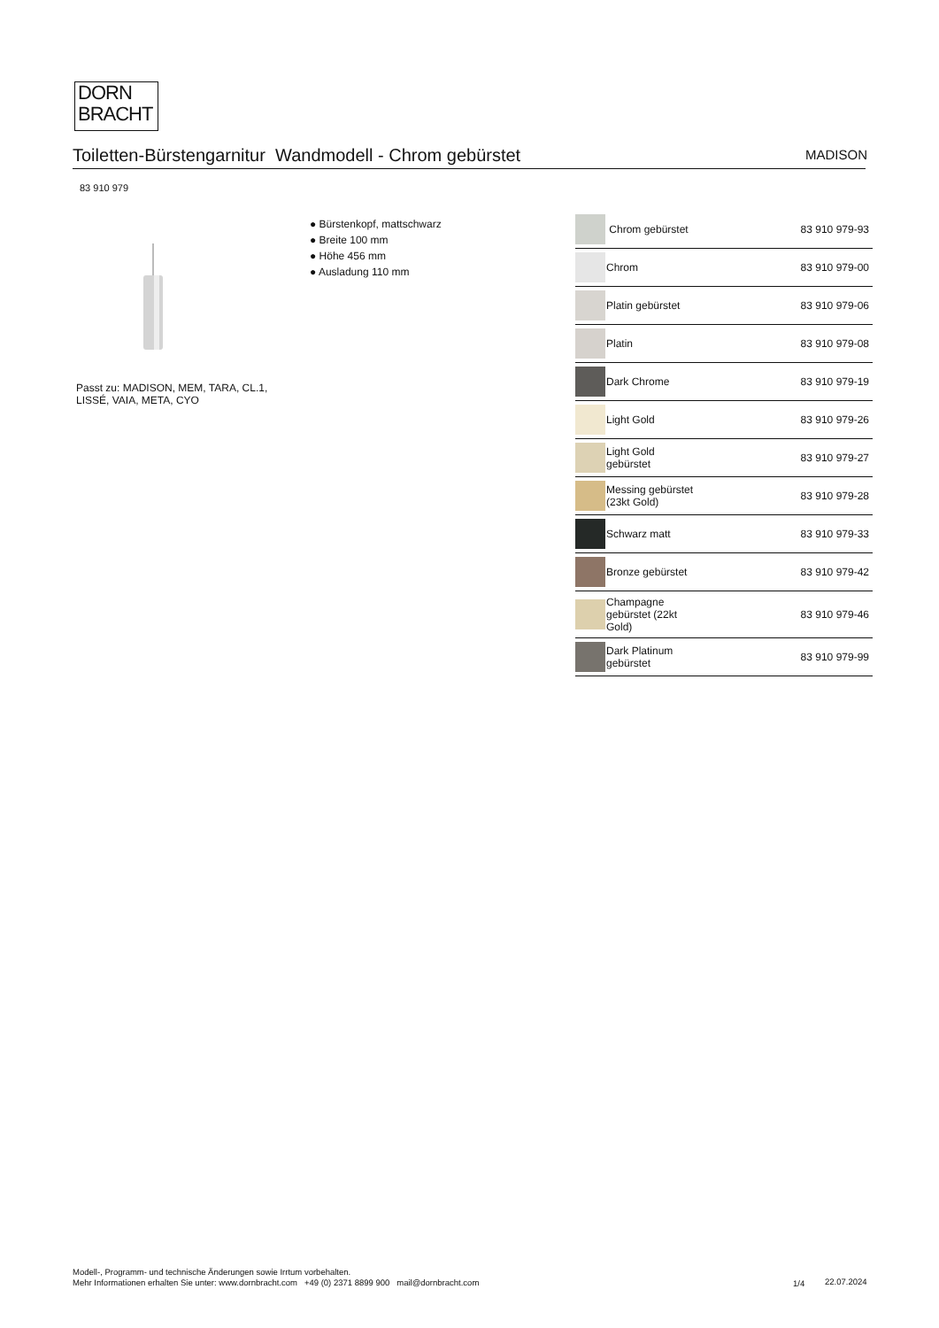DORN
BRACHT
Toiletten-Bürstengarnitur Wandmodell - Chrom gebürstet MADISON
83 910 979
Passt zu: MADISON, MEM, TARA, CL.1,
LISSÉ, VAIA, META, CYO
● Bürstenkopf, mattschwarz
● Breite 100 mm
● Höhe 456 mm
● Ausladung 110 mm
| | Chrom gebürstet | 83 910 979-93 |
| | Chrom | 83 910 979-00 |
| | Platin gebürstet | 83 910 979-06 |
| | Platin | 83 910 979-08 |
| | Dark Chrome | 83 910 979-19 |
| | Light Gold | 83 910 979-26 |
| | Light Gold gebürstet | 83 910 979-27 |
| | Messing gebürstet (23kt Gold) | 83 910 979-28 |
| | Schwarz matt | 83 910 979-33 |
| | Bronze gebürstet | 83 910 979-42 |
| | Champagne gebürstet (22kt Gold) | 83 910 979-46 |
| | Dark Platinum gebürstet | 83 910 979-99 |
Modell-, Programm- und technische Änderungen sowie Irrtum vorbehalten.
Mehr Informationen erhalten Sie unter: www.dornbracht.com +49 (0) 2371 8899 900 mail@dornbracht.com
1/4 22.07.2024